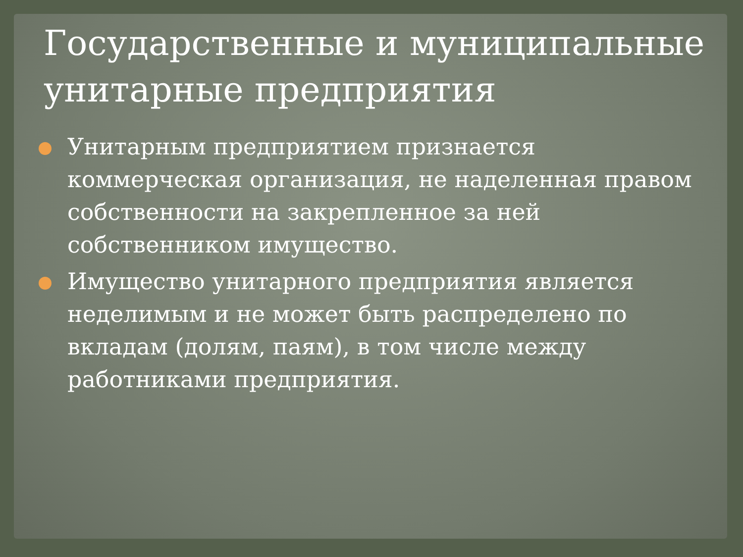Государственные и муниципальные унитарные предприятия
Унитарным предприятием признается коммерческая организация, не наделенная правом собственности на закрепленное за ней собственником имущество.
Имущество унитарного предприятия является неделимым и не может быть распределено по вкладам (долям, паям), в том числе между работниками предприятия.